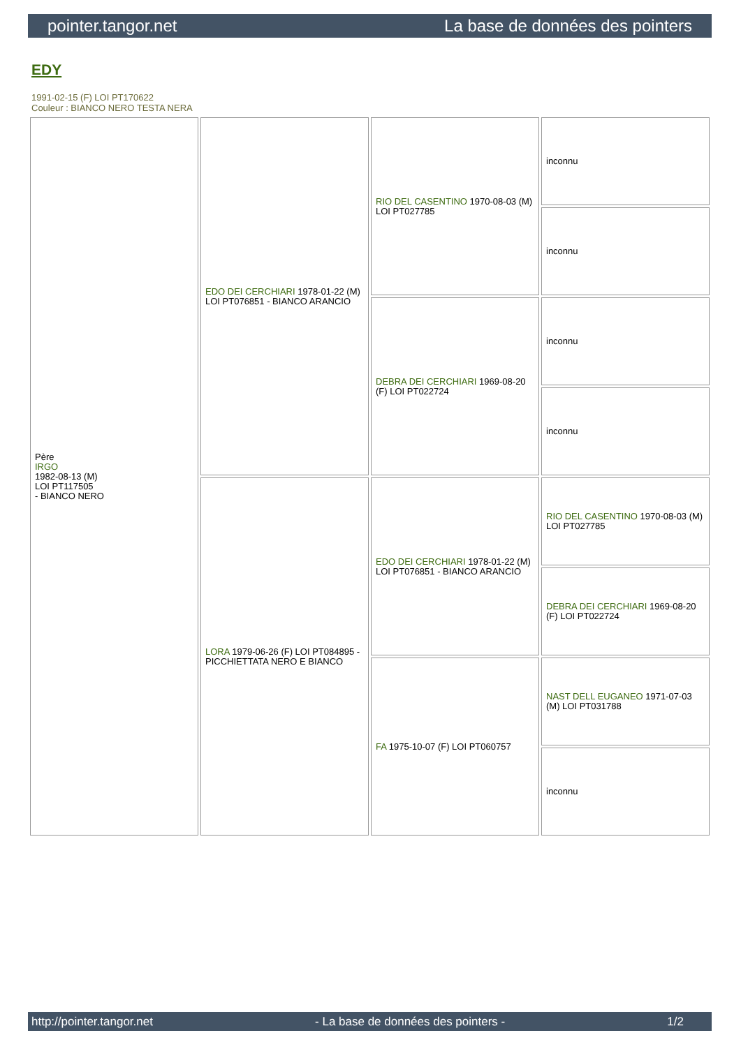pointer.tangor.net La base de données des pointers
EDY
1991-02-15 (F) LOI PT170622
Couleur : BIANCO NERO TESTA NERA
| Père IRGO 1982-08-13 (M) LOI PT117505 - BIANCO NERO | EDO DEI CERCHIARI 1978-01-22 (M) LOI PT076851 - BIANCO ARANCIO | RIO DEL CASENTINO 1970-08-03 (M) LOI PT027785 | inconnu |
| | | | inconnu |
| | | DEBRA DEI CERCHIARI 1969-08-20 (F) LOI PT022724 | inconnu |
| | | | inconnu |
| | LORA 1979-06-26 (F) LOI PT084895 - PICCHIETTATA NERO E BIANCO | EDO DEI CERCHIARI 1978-01-22 (M) LOI PT076851 - BIANCO ARANCIO | RIO DEL CASENTINO 1970-08-03 (M) LOI PT027785 |
| | | | DEBRA DEI CERCHIARI 1969-08-20 (F) LOI PT022724 |
| | | FA 1975-10-07 (F) LOI PT060757 | NAST DELL EUGANEO 1971-07-03 (M) LOI PT031788 |
| | | | inconnu |
http://pointer.tangor.net - La base de données des pointers - 1/2